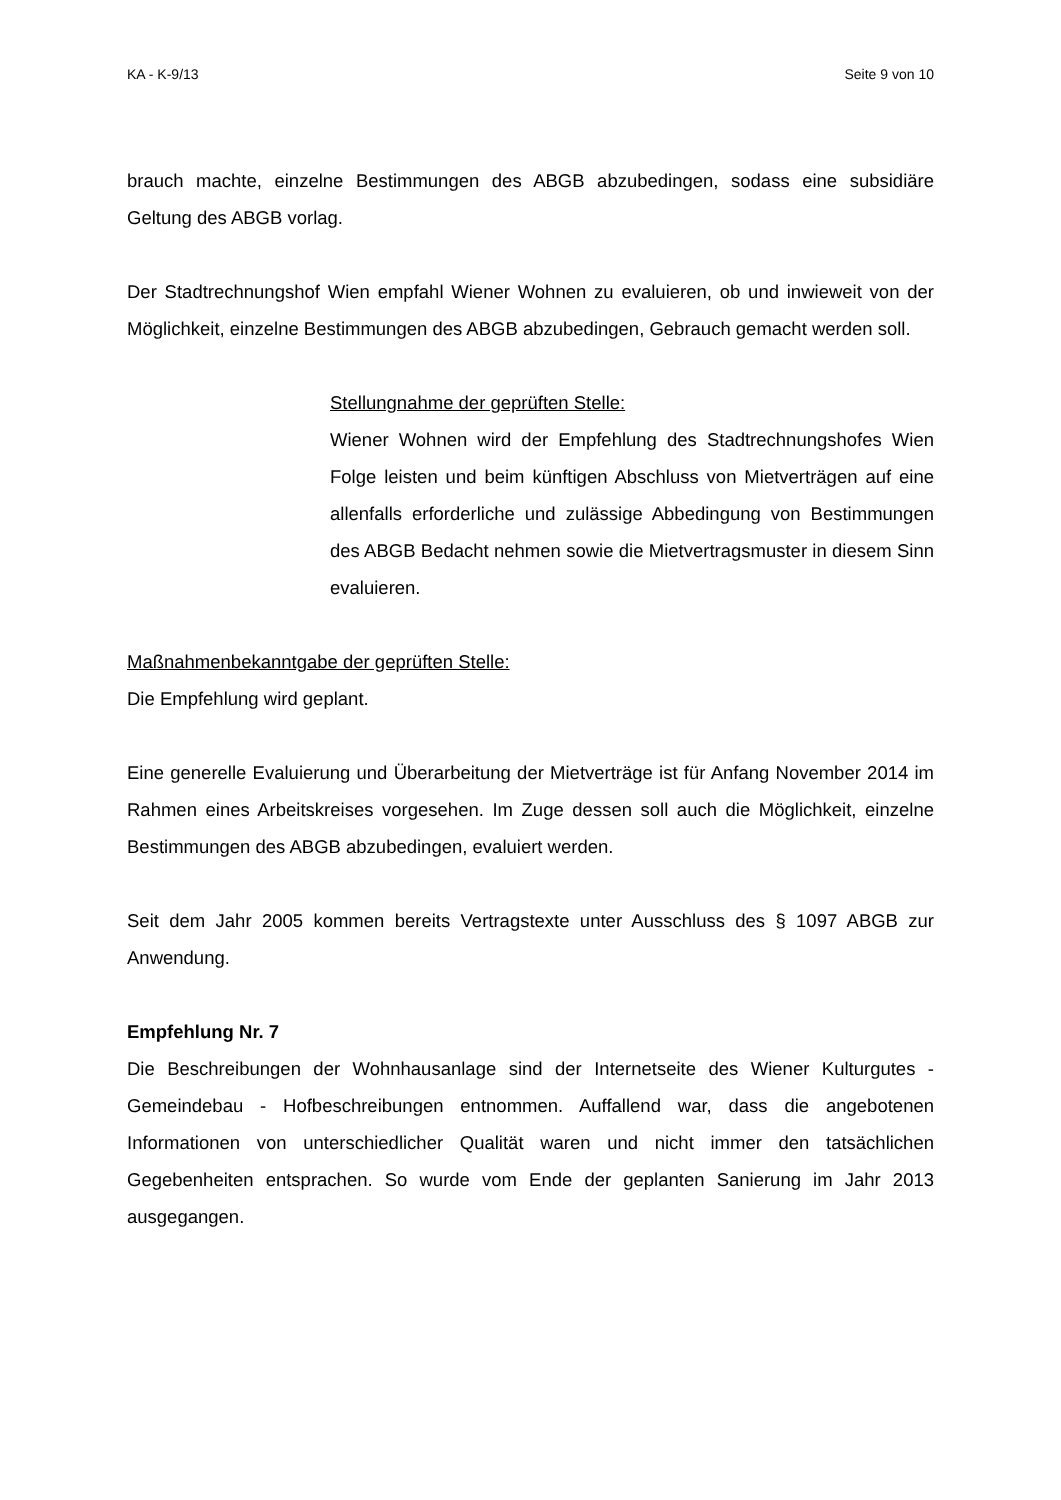KA - K-9/13 Seite 9 von 10
brauch machte, einzelne Bestimmungen des ABGB abzubedingen, sodass eine sub­sidiäre Geltung des ABGB vorlag.
Der Stadtrechnungshof Wien empfahl Wiener Wohnen zu evaluieren, ob und inwieweit von der Möglichkeit, einzelne Bestimmungen des ABGB abzubedingen, Gebrauch ge­macht werden soll.
Stellungnahme der geprüften Stelle:
Wiener Wohnen wird der Empfehlung des Stadtrechnungshofes Wien Folge leisten und beim künftigen Abschluss von Mietverträ­gen auf eine allenfalls erforderliche und zulässige Abbedingung von Bestimmungen des ABGB Bedacht nehmen sowie die Miet­vertragsmuster in diesem Sinn evaluieren.
Maßnahmenbekanntgabe der geprüften Stelle:
Die Empfehlung wird geplant.
Eine generelle Evaluierung und Überarbeitung der Mietverträge ist für Anfang Novem­ber 2014 im Rahmen eines Arbeitskreises vorgesehen. Im Zuge dessen soll auch die Möglichkeit, einzelne Bestimmungen des ABGB abzubedingen, evaluiert werden.
Seit dem Jahr 2005 kommen bereits Vertragstexte unter Ausschluss des § 1097 ABGB zur Anwendung.
Empfehlung Nr. 7
Die Beschreibungen der Wohnhausanlage sind der Internetseite des Wiener Kulturgu­tes - Gemeindebau - Hofbeschreibungen entnommen. Auffallend war, dass die angebo­tenen Informationen von unterschiedlicher Qualität waren und nicht immer den tatsäch­lichen Gegebenheiten entsprachen. So wurde vom Ende der geplanten Sanierung im Jahr 2013 ausgegangen.